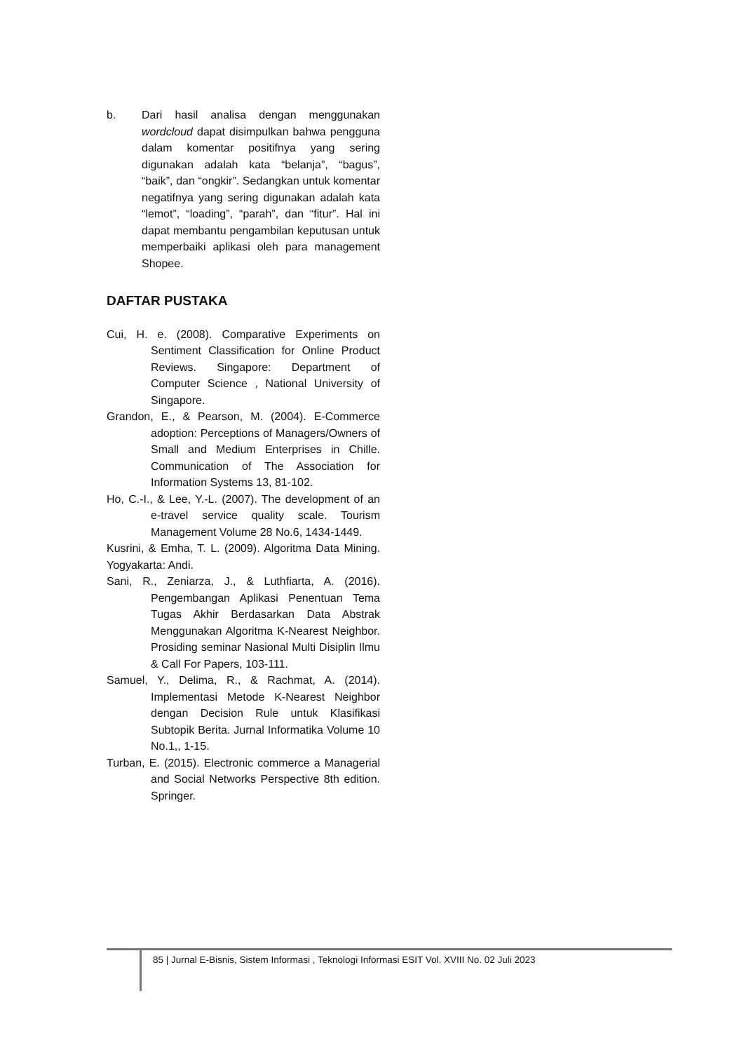b. Dari hasil analisa dengan menggunakan wordcloud dapat disimpulkan bahwa pengguna dalam komentar positifnya yang sering digunakan adalah kata “belanja”, “bagus”, “baik”, dan “ongkir”. Sedangkan untuk komentar negatifnya yang sering digunakan adalah kata “lemot”, “loading”, “parah”, dan “fitur”. Hal ini dapat membantu pengambilan keputusan untuk memperbaiki aplikasi oleh para management Shopee.
DAFTAR PUSTAKA
Cui, H. e. (2008). Comparative Experiments on Sentiment Classification for Online Product Reviews. Singapore: Department of Computer Science , National University of Singapore.
Grandon, E., & Pearson, M. (2004). E-Commerce adoption: Perceptions of Managers/Owners of Small and Medium Enterprises in Chille. Communication of The Association for Information Systems 13, 81-102.
Ho, C.-I., & Lee, Y.-L. (2007). The development of an e-travel service quality scale. Tourism Management Volume 28 No.6, 1434-1449.
Kusrini, & Emha, T. L. (2009). Algoritma Data Mining. Yogyakarta: Andi.
Sani, R., Zeniarza, J., & Luthfiarta, A. (2016). Pengembangan Aplikasi Penentuan Tema Tugas Akhir Berdasarkan Data Abstrak Menggunakan Algoritma K-Nearest Neighbor. Prosiding seminar Nasional Multi Disiplin Ilmu & Call For Papers, 103-111.
Samuel, Y., Delima, R., & Rachmat, A. (2014). Implementasi Metode K-Nearest Neighbor dengan Decision Rule untuk Klasifikasi Subtopik Berita. Jurnal Informatika Volume 10 No.1,, 1-15.
Turban, E. (2015). Electronic commerce a Managerial and Social Networks Perspective 8th edition. Springer.
85 | Jurnal E-Bisnis, Sistem Informasi , Teknologi Informasi ESIT Vol. XVIII No. 02 Juli 2023